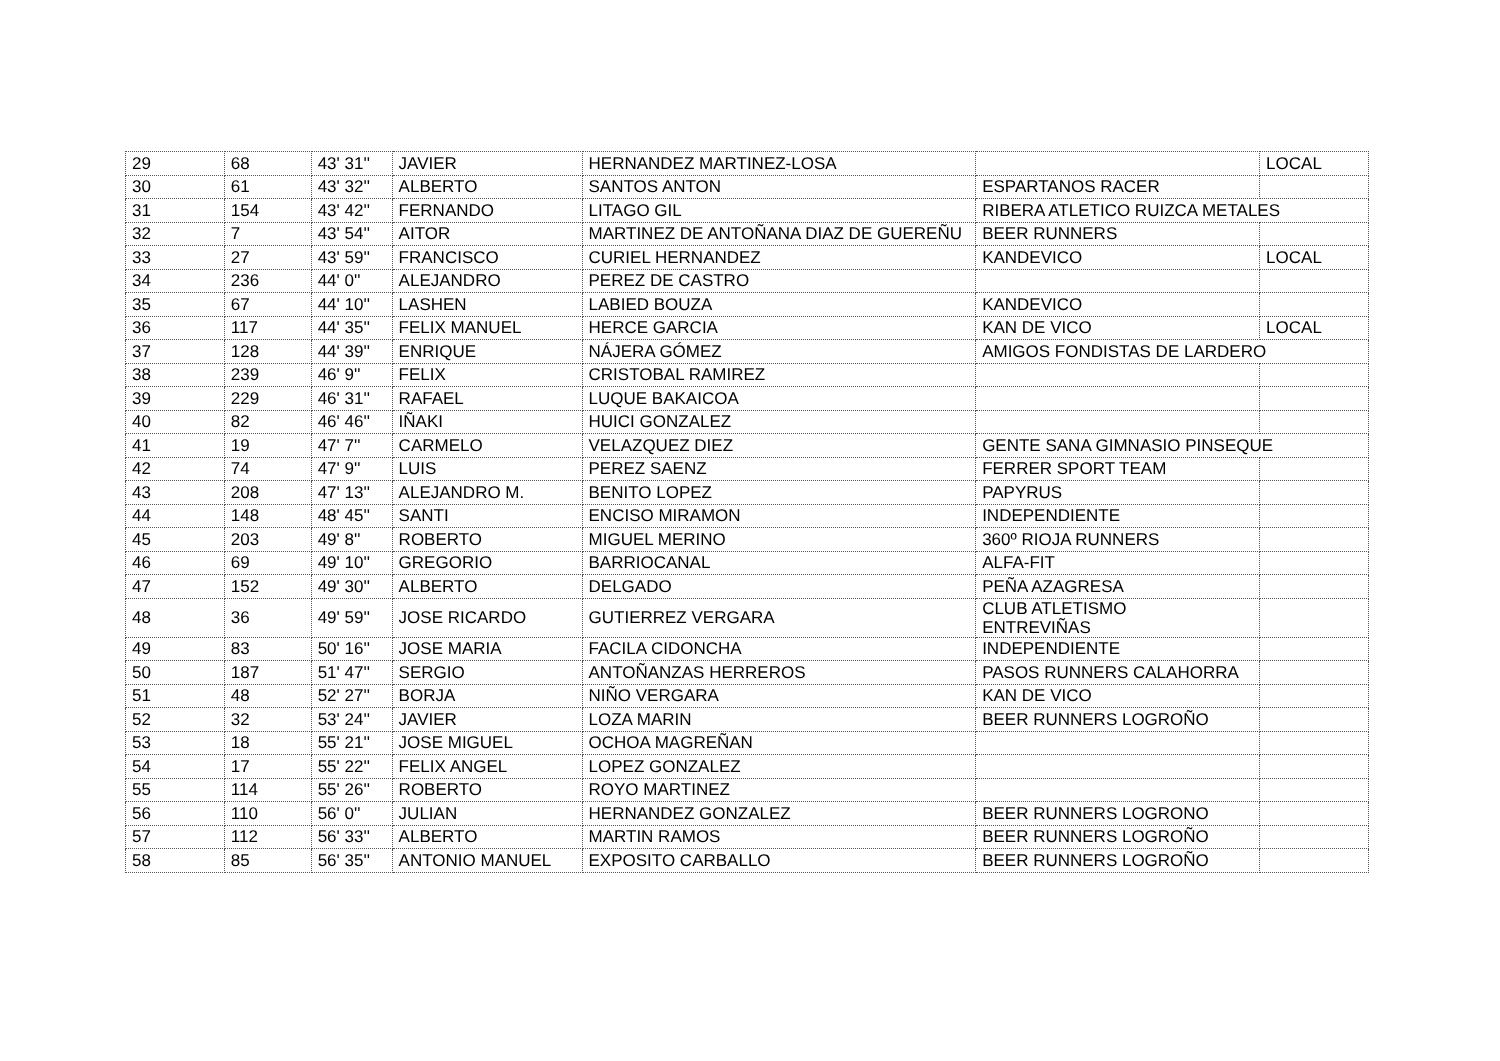| 29 | 68 | 43' 31'' | JAVIER | HERNANDEZ MARTINEZ-LOSA | | LOCAL |
| 30 | 61 | 43' 32'' | ALBERTO | SANTOS ANTON | ESPARTANOS RACER | |
| 31 | 154 | 43' 42'' | FERNANDO | LITAGO GIL | RIBERA ATLETICO RUIZCA METALES | |
| 32 | 7 | 43' 54'' | AITOR | MARTINEZ DE ANTOÑANA DIAZ DE GUEREÑU | BEER RUNNERS | |
| 33 | 27 | 43' 59'' | FRANCISCO | CURIEL HERNANDEZ | KANDEVICO | LOCAL |
| 34 | 236 | 44' 0'' | ALEJANDRO | PEREZ DE CASTRO | | |
| 35 | 67 | 44' 10'' | LASHEN | LABIED BOUZA | KANDEVICO | |
| 36 | 117 | 44' 35'' | FELIX MANUEL | HERCE GARCIA | KAN DE VICO | LOCAL |
| 37 | 128 | 44' 39'' | ENRIQUE | NÁJERA GÓMEZ | AMIGOS FONDISTAS DE LARDERO | |
| 38 | 239 | 46' 9'' | FELIX | CRISTOBAL RAMIREZ | | |
| 39 | 229 | 46' 31'' | RAFAEL | LUQUE BAKAICOA | | |
| 40 | 82 | 46' 46'' | IÑAKI | HUICI GONZALEZ | | |
| 41 | 19 | 47' 7'' | CARMELO | VELAZQUEZ DIEZ | GENTE SANA GIMNASIO PINSEQUE | |
| 42 | 74 | 47' 9'' | LUIS | PEREZ SAENZ | FERRER SPORT TEAM | |
| 43 | 208 | 47' 13'' | ALEJANDRO M. | BENITO LOPEZ | PAPYRUS | |
| 44 | 148 | 48' 45'' | SANTI | ENCISO MIRAMON | INDEPENDIENTE | |
| 45 | 203 | 49' 8'' | ROBERTO | MIGUEL MERINO | 360º RIOJA RUNNERS | |
| 46 | 69 | 49' 10'' | GREGORIO | BARRIOCANAL | ALFA-FIT | |
| 47 | 152 | 49' 30'' | ALBERTO | DELGADO | PEÑA AZAGRESA | |
| 48 | 36 | 49' 59'' | JOSE RICARDO | GUTIERREZ VERGARA | CLUB ATLETISMO ENTREVIÑAS | |
| 49 | 83 | 50' 16'' | JOSE MARIA | FACILA CIDONCHA | INDEPENDIENTE | |
| 50 | 187 | 51' 47'' | SERGIO | ANTOÑANZAS HERREROS | PASOS RUNNERS CALAHORRA | |
| 51 | 48 | 52' 27'' | BORJA | NIÑO VERGARA | KAN DE VICO | |
| 52 | 32 | 53' 24'' | JAVIER | LOZA MARIN | BEER RUNNERS LOGROÑO | |
| 53 | 18 | 55' 21'' | JOSE MIGUEL | OCHOA MAGREÑAN | | |
| 54 | 17 | 55' 22'' | FELIX ANGEL | LOPEZ GONZALEZ | | |
| 55 | 114 | 55' 26'' | ROBERTO | ROYO MARTINEZ | | |
| 56 | 110 | 56' 0'' | JULIAN | HERNANDEZ GONZALEZ | BEER RUNNERS LOGRONO | |
| 57 | 112 | 56' 33'' | ALBERTO | MARTIN RAMOS | BEER RUNNERS LOGROÑO | |
| 58 | 85 | 56' 35'' | ANTONIO MANUEL | EXPOSITO CARBALLO | BEER RUNNERS LOGROÑO | |